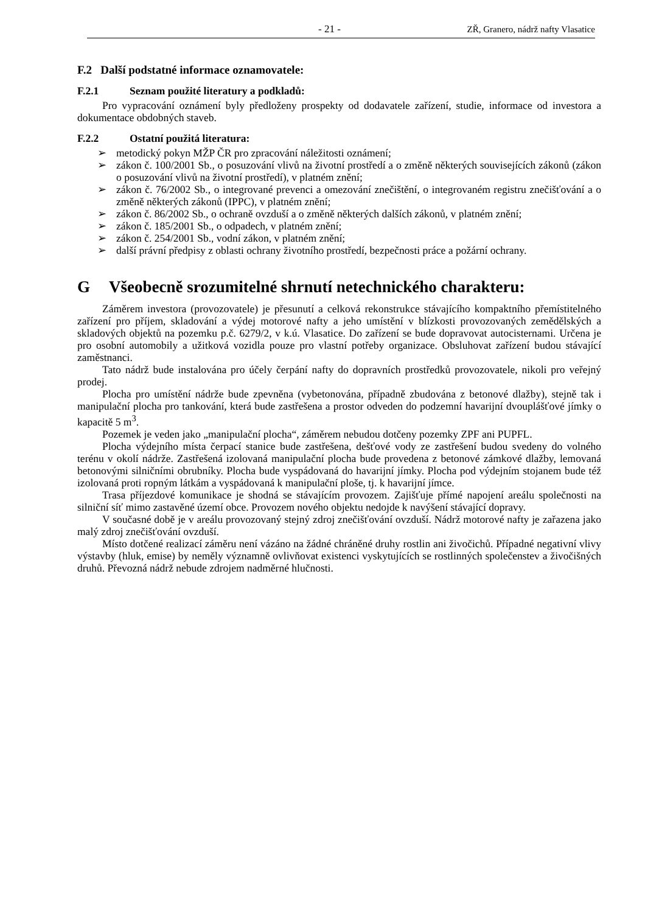- 21 - ZŘ, Granero, nádrž nafty Vlasatice
F.2 Další podstatné informace oznamovatele:
F.2.1 Seznam použité literatury a podkladů:
Pro vypracování oznámení byly předloženy prospekty od dodavatele zařízení, studie, informace od investora a dokumentace obdobných staveb.
F.2.2 Ostatní použitá literatura:
➢ metodický pokyn MŽP ČR pro zpracování náležitosti oznámení;
➢ zákon č. 100/2001 Sb., o posuzování vlivů na životní prostředí a o změně některých souvisejících zákonů (zákon o posuzování vlivů na životní prostředí), v platném znění;
➢ zákon č. 76/2002 Sb., o integrované prevenci a omezování znečištění, o integrovaném registru znečišťování a o změně některých zákonů (IPPC), v platném znění;
➢ zákon č. 86/2002 Sb., o ochraně ovzduší a o změně některých dalších zákonů, v platném znění;
➢ zákon č. 185/2001 Sb., o odpadech, v platném znění;
➢ zákon č. 254/2001 Sb., vodní zákon, v platném znění;
➢ další právní předpisy z oblasti ochrany životního prostředí, bezpečnosti práce a požární ochrany.
G Všeobecně srozumitelné shrnutí netechnického charakteru:
Záměrem investora (provozovatele) je přesunutí a celková rekonstrukce stávajícího kompaktního přemístitelného zařízení pro příjem, skladování a výdej motorové nafty a jeho umístění v blízkosti provozovaných zemědělských a skladových objektů na pozemku p.č. 6279/2, v k.ú. Vlasatice. Do zařízení se bude dopravovat autocisternami. Určena je pro osobní automobily a užitková vozidla pouze pro vlastní potřeby organizace. Obsluhovat zařízení budou stávající zaměstnanci.
Tato nádrž bude instalována pro účely čerpání nafty do dopravních prostředků provozovatele, nikoli pro veřejný prodej.
Plocha pro umístění nádrže bude zpevněna (vybetonována, případně zbudována z betonové dlažby), stejně tak i manipulační plocha pro tankování, která bude zastřešena a prostor odveden do podzemní havarijní dvouplášťové jímky o kapacitě 5 m<sup>3</sup>.
Pozemek je veden jako „manipulační plocha“, záměrem nebudou dotčeny pozemky ZPF ani PUPFL.
Plocha výdejního místa čerpací stanice bude zastřešena, dešťové vody ze zastřešení budou svedeny do volného terénu v okolí nádrže. Zastřešená izolovaná manipulační plocha bude provedena z betonové zámkové dlažby, lemovaná betonovými silničními obrubníky. Plocha bude vyspádovaná do havarijní jímky. Plocha pod výdejním stojanem bude též izolovaná proti ropným látkám a vyspádovaná k manipulační ploše, tj. k havarijní jímce.
Trasa příjezdové komunikace je shodná se stávajícím provozem. Zajišťuje přímé napojení areálu společnosti na silniční síť mimo zastavěné území obce. Provozem nového objektu nedojde k navýšení stávající dopravy.
V současné době je v areálu provozovaný stejný zdroj znečišťování ovzduší. Nádrž motorové nafty je zařazena jako malý zdroj znečišťování ovzduší.
Místo dotčené realizací záměru není vázáno na žádné chráněné druhy rostlin ani živočichů. Případné negativní vlivy výstavby (hluk, emise) by neměly významně ovlivňovat existenci vyskytujících se rostlinných společenstev a živočišných druhů. Převozná nádrž nebude zdrojem nadměrné hlučnosti.